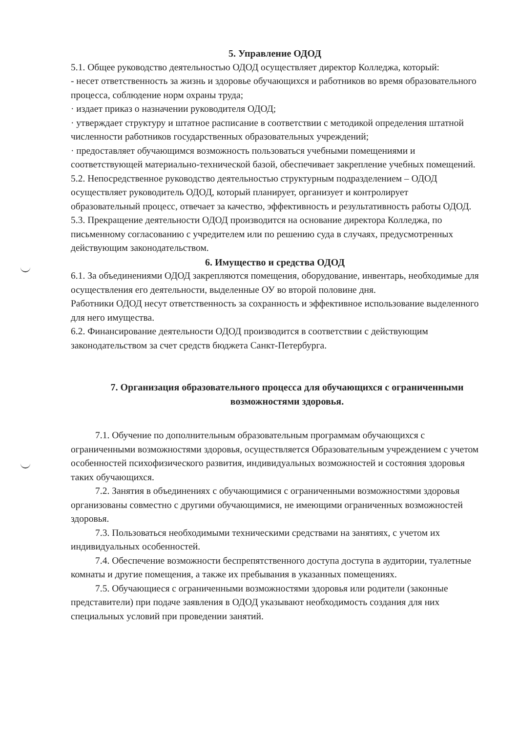5. Управление ОДОД
5.1. Общее руководство деятельностью ОДОД осуществляет директор Колледжа, который:
- несет ответственность за жизнь и здоровье обучающихся и работников во время образовательного процесса, соблюдение норм охраны труда;
· издает приказ о назначении руководителя ОДОД;
· утверждает структуру и штатное расписание в соответствии с методикой определения штатной численности работников государственных образовательных учреждений;
· предоставляет обучающимся возможность пользоваться учебными помещениями и соответствующей материально-технической базой, обеспечивает закрепление учебных помещений.
5.2. Непосредственное руководство деятельностью структурным подразделением – ОДОД осуществляет руководитель ОДОД, который планирует, организует и контролирует образовательный процесс, отвечает за качество, эффективность и результативность работы ОДОД.
5.3. Прекращение деятельности ОДОД производится на основание директора Колледжа, по письменному согласованию с учредителем или по решению суда в случаях, предусмотренных действующим законодательством.
6. Имущество и средства ОДОД
6.1. За объединениями ОДОД закрепляются помещения, оборудование, инвентарь, необходимые для осуществления его деятельности, выделенные ОУ во второй половине дня.
Работники ОДОД несут ответственность за сохранность и эффективное использование выделенного для него имущества.
6.2. Финансирование деятельности ОДОД производится в соответствии с действующим законодательством за счет средств бюджета Санкт-Петербурга.
7. Организация образовательного процесса для обучающихся с ограниченными возможностями здоровья.
7.1. Обучение по дополнительным образовательным программам обучающихся с ограниченными возможностями здоровья, осуществляется Образовательным учреждением с учетом особенностей психофизического развития, индивидуальных возможностей и состояния здоровья таких обучающихся.
7.2. Занятия в объединениях с обучающимися с ограниченными возможностями здоровья организованы совместно с другими обучающимися, не имеющими ограниченных возможностей здоровья.
7.3. Пользоваться необходимыми техническими средствами на занятиях, с учетом их индивидуальных особенностей.
7.4. Обеспечение возможности беспрепятственного доступа доступа в аудитории, туалетные комнаты и другие помещения, а также их пребывания в указанных помещениях.
7.5. Обучающиеся с ограниченными возможностями здоровья или родители (законные представители) при подаче заявления в ОДОД указывают необходимость создания для них специальных условий при проведении занятий.